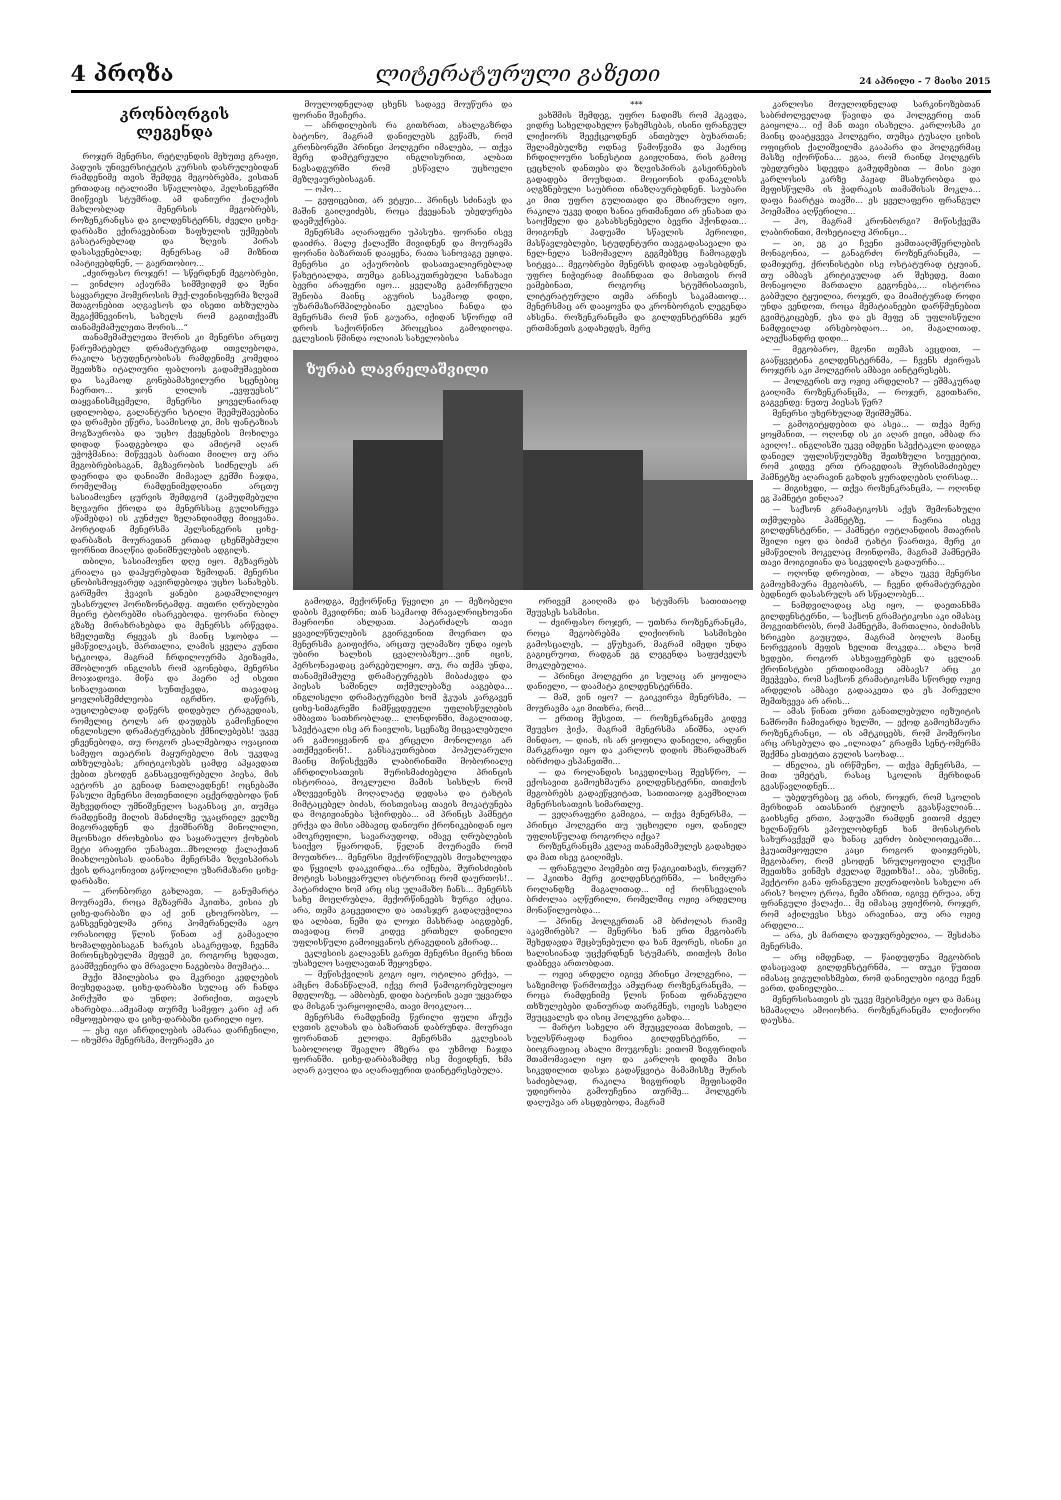4 პროზა
ლიტერატურული გაზეთი
24 აპრილი - 7 მაისი 2015
კრონბორგის
ლეგენდა
როჯერ მენერსი, რეტლენდის მეხუთე გრაფი, პადუის უნივერსიტეტის კურსის დასრულებიდან რამდენიმე თვის შემდეგ მეგობრებმა, ვისთან ერთადაც იტალიაში სწავლობდა, ჰელსინგერში მიიწვიეს სტუმრად. ამ დანიური ქალაქის მახლობლად მენერსის მეგობრებს, როზენკრანცსა და გილდენსტერნს, ძველი ციხე-დარბაზი ექირავებინათ ზაფხულის უქმეების გასატარებლად და ზღვის პირას დასასვენებლად; მენერსაც ამ მიზნით იპატიჟებდნენ, — გაერთობიო...
„ძვირფასო როჯერ! — სწერდნენ მეგობრები, — ვინძლო აქაურმა სიმშვიდემ და შენი საყვარელი ჰომეროსის მუქ-ლვინისფერმა ზღვამ შთაგონებით აღგავსოს და ისეთი თხზულება შეგაქმნევინოს, სახელს რომ გაგითქვამს თანამემამულეთა შორის...“
თანამემამულეთა შორის კი მენერსი არცთუ წარუმატებელ დრამატურგად ითვლებოდა, რაკილა სტუდენტობისას რამდენიმე კომედია შეეთხზა იტალიური ფაბლიოს გადამუშავებით და საკმაოდ გონებამახვილური სცენებიც ჩაერთო... ჯონ ლილის „ევფუესის“ თაყვანისმცემელი, მენერსი ყოველნაირად ცდილობდა, გალანტური სტილი შეემუშავებინა და დრამები ეწერა, საამისოდ კი, მის ფანტაზიას მოგზაურობა და უცხო ქვეყნების მოხილვა დიდად წაადგებოდა და ამიტომ აღარ უჭოჭმანია: მიწვევას ბარათი მიილო თუ არა მეგობრებისაგან, მგზავრობის სიძნელეს არ დაერიდა და დანიაში მიმავალ გემში ჩაჯდა, რომელმაც რამდენიმედღიანი არცთუ სასიამოვნო ცურვის შემდგომ (გამუდმებული ზღვაური ქროდა და მენერსსაც გულისრევა აწამებდა) ის კუნძულ ზელანდიამდე მიიყვანა. პორტიდან მენერსმა ჰელსინგერის ციხე-დარბაზის მოურავთან ერთად ცხენშებმული ფორნით მიაღწია დანიშნულების ადგილს.
თბილი, სასიამოვნო დღე იყო. მგზავრებს კრიალა ცა დაჰყურებდათ ზემოდან. მენერსი ცნობისმოყვარედ აკვირდებოდა უცხო სანახებს. გარშემო ჭვავის ყანები გადაშლილიყო უსასრულო ჰორიზონტამდე. თეთრი ღრუბლები მცირე ტბორებში ისარკებოდა. ფორანი რბილ გზაზე მირახრახებდა და მენერსს არწევდა. ხმელეთზე რყევას ეს მაინც სჯობდა — ყმაწვილკაცს, მართალია, ლამის ყველა კუნთი სტკიოდა, მაგრამ ჩრდილოურმა პეიზაჟმა, მშობლიურ ინგლისს რომ აგონებდა, მენერსი მოაჯადოვა. მიწა და ჰაერი აქ ისეთი სიხალვათით სუნთქავდა, თავადაც ყოვლისშემძლეობა იგრძნო. დაწერს, აუცილებლად დაწერს დიდებულ ტრაგედიას, რომელიც ტოლს არ დაუდებს გამოჩენილი ინგლისელი დრამატურგების ქმნილებებს! უკვე ეჩვენებოდა, თუ როგორ ესალმებოდა ოვაციით სამეფო თეატრის მაყურებელი მის უკვდავ თხზულებას; კრიტიკოსებს ცამდე აჰყავდათ ქებით ესოდენ განსაცვიფრებელი პიესა, მის ავტორს კი გენიად ნათლავდნენ! ოცნებაში წასული მენერსი მოთენთილი აცქერდებოდა წინ შეხვედრილ უმნიშვნელო საგანსაც კი, თუმცა რამდენიმე მილის მანძილზე უკაცრიელ ველზე მიგორავდნენ და ქვიშნარზე მინოლილი, მცონხავი ძროხებისა და საყარაულო ქოხების მეტი არაფერი უნახავთ...მხოლოდ ქალაქთან მიახლოებისას დაინახა მენერსმა ზღვისპირას ქვის დრაკონივით გაწოლილი უზარმაზარი ციხე-დარბაზი.
— კრონბორგი გახლავთ, — განუმარტა მოურავმა, როცა მგზავრმა ჰკითხა, ვისია ეს ციხე-დარბაზი და აქ ვინ ცხოვრობსო, — განსვენებულმა ერიკ პომერანელმა აგო ორასიოდე წლის წინათ აქ გამავალი ხომალდებისაგან ხარკის ასაკრეფად, ჩვენმა მირონცხებულმა მეფემ კი, როგორც ხედავთ, გაამშვენიერა და მრავალი ნაგებობა მიუმატა...
მუქი შპილებისა და მკვრივი კედლების მიუხედავად, ციხე-დარბაზი სულაც არ ჩანდა პირქუში და უნდო; პირიქით, თვალს ახარებდა...ამჟამად თურმე სამეფო კარი აქ არ იმყოფებოდა და ციხე-დარბაზი ცარიელი იყო.
— ესე იგი აჩრდილების ამარაა დარჩენილი, — იხუმრა მენერსმა, მოურავმა კი
მოულოდნელად ცხენს სადავე მოუწურა და ფორანი შეაჩერა.
— აჩრდილების რა გითხრათ, ახალგაზრდა ბატონო, მაგრამ დანიელებს გვწამს, რომ კრონბორგში პრინცი ჰოლგერი იმალება, — თქვა მერე დამტვრეული ინგლისურით, ალბათ ნავსადგურში რომ ესწავლა უცხოელი მეზღვაურებისაგან.
— ოჰო...
— გეფიცებით, არ ვტყუი... პრინცს სძინავს და მაშინ გაიღვიძებს, როცა ქვეყანას უბედურება დაემუქრება.
მენერსმა აღარაფერი უპასუხა. ფორანი ისევ დაიძრა. მალე ქალაქში მივიდნენ და მოურავმა ფორანი ბაზართან დააყენა, რათა სანოვაგე ეყიდა. მენერსი კი აქაურობის დასათვალიერებლად წახეტიალდა, თუმცა განსაკუთრებული სანახავი ბევრი არაფერი იყო... ყველაზე გამორჩეული შენობა მაინც აგურის საკმაოდ დიდი, უზარმაზარშპილებიანი ეკლესია ჩანდა და მენერსმა რომ წინ გაუარა, იქიდან სწორედ იმ დროს საქორწინო პროცესია გამოდიოდა. ეკლესიის წმინდა ოლაიას სახელობისა
***
ვახშმის შემდეგ, უფრო ნადიმს რომ ჰგავდა, ვიდრე სახელდახელო წახემსებას, ისინი ფრანგულ ლიქიორს შეექცეოდნენ ანთებულ ბუხართან; შელამებულზე ოდნავ წამოწვიმა და ჰაერიც ჩრდილოური სინესტით გაიჟღინთა, რის გამოც ცეცხლის დანთება და ზღვისპირას გასეირნების გადადება მოუხდათ. მოციონის დანაკლისს აღგზნებული საუბრით ინაზღაურებდნენ. საუბარი კი მით უფრო გულითადი და მხიარული იყო, რაკილა უკვე დიდი ხანია ერთმანეთი არ ენახათ და საოქმელი და გასახსენებელი ბევრი ჰქონდათ... მოიგონეს პადუაში სწავლის პერიოდი, მასწავლებლები, სტუდენტური თავგადასავალი და ნელ-ნელა სამომავლო გეგმებზეც ჩამოაგდეს სიტყვა... მეგობრები მენერსს დიდად აფასებდნენ, უფრო ნიჭიერად მიაჩნდათ და მისთვის რომ ეამებინათ, როგორც სტუმრისათვის, ლიტერატურული თემა არჩიეს საკამათოდ... მენერსმაც არ დააყოვნა და კრონბორგის ლეგენდა ახსენა. როზენკრანცმა და გილდენსტერნმა ჯერ ერთმანეთს გადახედეს, მერე
ზურაბ ლავრელაშვილი
გამოდგა, მექორწინე წყვილი კი — მეზობელი დაბის მკვიდრნი; თან საკმაოდ მრავალრიცხოვანი მაყრიონი ახლდათ. პატარძალს თავი ყვავილწნულების გვირგვინით მოერთო და მენერსმა გაიფიქრა, არცთუ ულამაზო უნდა იყოს უბირი ხალხის ცვალობაზეო...ვინ იცის, პერსონაჟადაც ვარგებულიყო, თუ, რა თქმა უნდა, თანამემამულე დრამატურგებს მიბაძავდა და პიესას საშინელ თქმულებაზე ააგებდა... ინგლისელი დრამატურგები ხომ ჭკუას კარგავენ ციხე-სიმაგრეში ჩამწყვდეული უფლისწულების ამბავთა სათხრობლად... ლონდონში, მაგალითად, სპექტაკლი ისე არ ჩაივლის, სცენაზე მიცვალებული არ გამოიყვანონ და ვრცელი მონოლოგი არ ათქმევინონ!.. განსაკუთრებით პოპულარული მაინც მიწისქვეშა ლაბირინთში მობორიალე აჩრდილისათვის შურისმაძიებელი პრინცის ისტორიაა, მოკლული მამის სისხლს რომ აზღვევინებს მოღალატე დედასა და ტახტის მიმტაცებელ ბიძას, რისთვისაც თავის მოკატუნება და მოგიჟიანება სჭირდება... ამ პრინცს ჰამნეტი ერქვა და მისი ამბავიც დანიური ქრონიკებიდან იყო ამოკრეფილი, სავარაუდოდ, იმავე ღრუბლების საიქვო წყაროდან, წელან მოურავმა რომ მოუთხრო... მენერსი მექორწილეებს მიუახლოვდა და წყვილს დააკვირდა...რა იქნება, შურისძიების მოტივს სასიყვარულო ისტორიაც რომ დაურთოს!.. პატარძალი ხომ არც ისე ულამაზო ჩანს... მენერსს სახე მოეღრუბლა, მექორწინეებს ზურგი აქცია. არა, თემა გაცვეთილი და ათასჯერ გადაღეჭილია და ალბათ, ნეში და ლოჯი მასხრად აიგდებენ, თავადაც რომ კიდევ ერთხელ დანიელი უფლისწული გამოიყვანოს ტრაგედიის გმირად...
ეკლესიის გალავანს გარეთ მენერსი მცირე ხნით უსახელო საფლავთან შეყოვნდა.
— მეწისქვილის გოგო იყო, ოტილია ერქვა, — ამცნო მანანწალამ, იქვე რომ წამოგორებულიყო მდელოზე, — ამბობენ, დიდი ბატონის ვაჟი უყვარდა და მისგან უარყოფილმა, თავი მოიკლაო...
მენერსმა რამდენიმე წვრილი ფული აჩუქა ღვთის გლახას და ბაზართან დაბრუნდა. მოურავი ფორანთან ელოდა. მენერსმა ეკლესიას საბოლოოდ შეავლო მზერა და უხმოდ ჩაჯდა ფორანში. ციხე-დარბაზამდე ისე მივიდნენ, ხმა აღარ გაუღია და აღარაფერით დაინტერესებულა.
ორივემ გაიღიმა და სტუმარს სათითაოდ შეუვსეს სასმისი.
— ძვირფასო როჯერ, — უთხრა როზენკრანცმა, როცა მეგობრებმა ლიქიორის სასმისები გამოსცალეს, — ვწუხვარ, მაგრამ იმედი უნდა გაგიცრუოთ, რადგან ეგ ლეგენდა საფუძველს მოკლებულია.
— პრინცი ჰოლგერი კი სულაც არ ყოფილა დანიელი, — დაამატა გილდენსტერნმა.
— მაშ, ვინ იყო? — გაიკვირვა მენერსმა, — მოურავმა აკი მითხრა, რომ...
— ერთიც შესვით, — როზენკრანცმა კიდევ შეუვსო ჭიქა, მაგრამ მენერსმა ანიშნა, აღარ მინდაო, — დიახ, ის არ ყოფილა დანიელი, არდენი მარკგრაფი იყო და კარლოს დიდის მხარდამხარ იბრძოდა ესპანეთში...
— და როლანდის სიკვდილსაც შეესწრო, — ექოსავით გამოეხმაურა გილდენსტერნი, თითქოს მეგობრებს გადაეწყვიტათ, სათითაოდ გაემხილათ მენერსისათვის სიმართლე.
— ვეღარაფერი გამიგია, — თქვა მენერსმა, — პრინცი ჰოლგერი თუ უცხოელი იყო, დანიელ უფლისწულად როგორღა იქცა?
როზენკრანცმა კვლავ თანამემამულეს გადახედა და მათ ისევ გაიღიმეს.
— ფრანგული პოემები თუ წაგიკითხავს, როჯერ? — ჰკითხა მერე გილდენსტერნმა, — სიმღერა როლანდზე მაგალითად... იქ რონსევალის ბრძოლაა აღწერილი, რომელშიც ოჟიე არდელიც მონაწილეობდა...
— პრინც ჰოლგერთან ამ ბრძოლას რაიმე აკავშირებს? — მენერსი ხან ერთ მეგობარს შეხედავდა შეცბუნებული და ხან მეორეს, ისინი კი ხალისიანად უცქერდნენ სტუმარს, თითქოს მისი დაბნევა ართობდათ.
— ოჟიე არდელი იგივე პრინცი ჰოლგერია, — საზეიმოდ წარმოთქვა ამჯერად როზენკრანცმა, — როცა რამდენიმე წლის წინათ ფრანგული თხზულებები დანიურად თარგმნეს, ოჟიეს სახელი შეუცვალეს და ისიც ჰოლგერი გახდა...
— მარტო სახელი არ შეუცვლიათ მისთვის, — სულსწრაფად ჩაერია გილდენსტერნი, — ბიოგრაფიაც ახალი მოუგონეს: ვითომ ზიგფრიდის შთამომავალი იყო და კარლოს დიდმა მისი სიკვდილით დასჯა გადაწყვიტა მამამისზე შურის საძიებლად, რაკილა ზიგფრიდს მეფისადმი უდიერობა გამოუჩენია თურმე... ჰოლგერს დაღუპვა არ ასცდებოდა, მაგრამ
კარლოსი მოულოდნელად სარკინოზებთან საბრძოლველად წავიდა და ჰოლგერიც თან გაიყოლა... იქ მან თავი ისახელა. კარლოსმა კი მაინც დაატყვევა ჰოლგერი, თუმცა ტუსაღი ციხის ოფიცრის ქალიშვილმა გააპარა და ჰოლგერმაც მასზე იქორწინა... ეგაა, რომ რაინდ ჰოლგერს უბედურება სდევდა გამუდმებით — მისი ვაჟი კარლოსის კარზე პაჟად მსახურობდა და მეფისწულმა ის ჭადრაკის თამაშისას მოკლა... დაფა ჩაარტყა თავში... ეს ყველაფერი ფრანგულ პოემაშია აღწერილი...
— ჰო, მაგრამ კრონბორგი? მიწისქვეშა ლაბირინთი, მოხეტიალე პრინცი...
— აი, ეგ კი ჩვენი ჟამთააღმწერლების მონაგონია, — განაგრძო როზენკრანცმა, — დამიჯერე, ქრონისტები ისე ოსტატურად ტყუიან, თუ ამბავს კრიტიკულად არ შეხედე, მათი მონაყოლი მართალი გეგონება,... ისტორია გაბმული ტყუილია, როჯერ, და მიამიტურად როდი უნდა ვენდოთ, როცა მემატიანეები დარწმუნებით გვიმტკიცებენ, ესა და ეს მეფე ან უფლისწული ნამდვილად არსებობდაო... აი, მაგალითად, ალექსანდრე დიდი...
— მეგობარო, მგონი თემას ავცდით, — გააწყვეტინა გილდენსტერნმა, — ჩვენს ძვირფას როჯერს აკი ჰოლგერის ამბავი აინტერესებს.
— ჰოლგერის თუ ოჟიე არდელის? — ეშმაკურად გაიღიმა როზენკრანცმა, — როჯერ, გვითხარი, გაგვენდე: ნუთუ პიესას წერ?
მენერსი უხერხულად შეიშმუშნა.
— გამოგიტყდებით და ასეა... — თქვა მერე ყოყმანით, — ოღონდ ის კი აღარ ვიცი, ამბად რა ავიღო!.. ინგლისში უკვე იმდენი სპექტაკლი დაიდგა დანიელ უფლისწულებზე შეთხზული სიუჟეტით, რომ კიდევ ერთ ტრაგედიას შურისმაძიებელ ჰამნეტზე აღარავინ გახდის ყურადღების ღირსად...
— მიგიხვდი, — თქვა როზენკრანცმა, — ოღონდ ეგ ჰამნეტი ვინღაა?
— საქსონ გრამატიკოსს აქვს შემონახული თქმულება ჰამნეტზე, — ჩაერია ისევ გილდენსტერნი, — ჰამნეტი იუტლანდიის მთავრის შვილი იყო და ბიძამ ტახტი წაართვა, მერე კი ყმაწვილის მოკვლაც მოინდომა, მაგრამ ჰამნეტმა თავი მოიგიჟიანა და სიკვდილს გადაურჩა...
— ოღონდ დროებით, — ახლა უკვე მენერსი გამოეხმაურა მეგობარს, — ჩვენი დრამატურგები ბედნიერ დასასრულს არ სწყალობენ...
— ნამდვილადაც ასე იყო, — დაეთანხმა გილდენსტერნი, — საქსონ გრამატიკოსი აკი იმასაც მოგვითხრობს, რომ ჰამნეტმა, მართალია, ბიძამისს ხრიკები გაუცუდა, მაგრამ ბოლოს მაინც ნორვეგიის მეფის ხელით მოკვდა... ახლა ხომ ხვდები, როგორ ასხვაფერებენ და ცვლიან ქრონისტები ერთიდაიმავე ამბავს? არც კი მეეჭვება, რომ საქსონ გრამატიკოსმა სწორედ ოჟიე არდელის ამბავი გადააკეთა და ეს პირველი შემთხვევა არ არის...
— ამას წინათ ერთი განათლებული იეზუიტის ნაშრომი ჩამივარდა ხელში, — ექოდ გამოეხმაურა როზენკრანცი, — ის ამტკიცებს, რომ ჰომეროსი არც არსებულა და „ილიადა“ გრაფმა სენტ-ომერმა შექმნა ესთეტთა გულის საოხად...
— ძნელია, ეს ირწმუნო, — თქვა მენერსმა, — მით უმეტეს, რასაც სკოლის მერხიდან გვასწავლიდნენ...
— უბედურებაც ეგ არის, როჯერ, რომ სკოლის მერხიდან ათასნაირ ტყუილს გვასწავლიან... გაიხსენე ერთი, პადუაში რამდენ ვითომ ძველ ხელნაწერს ვპოულობდნენ ხან მონასტრის სახურავქვეშ და ხანაც კერძო ბიბლიოთეკაში... ჭკუათმყოფელი კაცი როგორ დაიჯერებს, მეგობარო, რომ ესოდენ სრულყოფილი ლექსი შეეთხზა ვინმეს ძველად შეეთხზა!.. აბა, უსმინე, ჰექტორი განა ფრანგული ჟღერადობის სახელი არ არის? ხოლო ტროა, ჩემი აზრით, იგივე ტრუაა, ანუ ფრანგული ქალაქი... მე იმასაც ვფიქრობ, როჯერ, რომ აქილევსი სხვა არავინაა, თუ არა ოჟიე არდელი...
— არა, ეს მართლა დაუჯერებელია, — შესძახა მენერსმა.
— არც იმდენად, — წაიდუდუნა მეგობრის დასაცავად გილდენსტერნმა, — თუკი წუთით იმასაც ვიგულისხმებთ, რომ დანიელები იგივე ჩვენ ვართ, დანიელები...
მენერსისათვის ეს უკვე მეტისმეტი იყო და მანაც ხმამაღლა ამოიოხრა. როზენკრანცმა ლიქიორი დაუსხა.